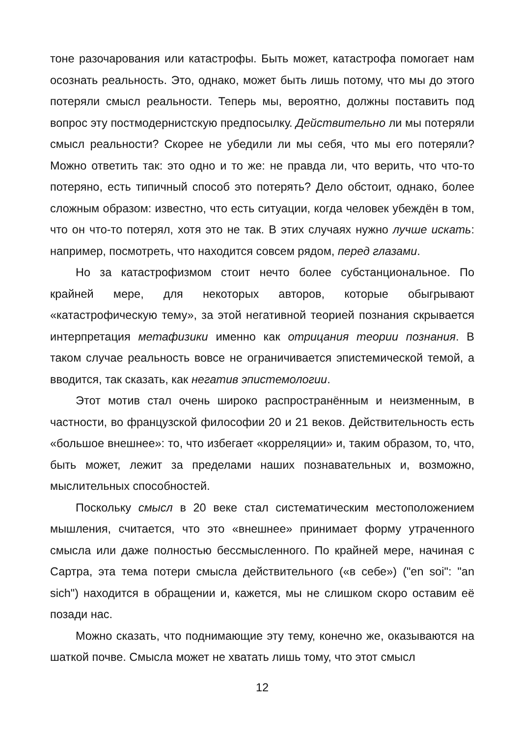тоне разочарования или катастрофы. Быть может, катастрофа помогает нам осознать реальность. Это, однако, может быть лишь потому, что мы до этого потеряли смысл реальности. Теперь мы, вероятно, должны поставить под вопрос эту постмодернистскую предпосылку. Действительно ли мы потеряли смысл реальности? Скорее не убедили ли мы себя, что мы его потеряли? Можно ответить так: это одно и то же: не правда ли, что верить, что что-то потеряно, есть типичный способ это потерять? Дело обстоит, однако, более сложным образом: известно, что есть ситуации, когда человек убеждён в том, что он что-то потерял, хотя это не так. В этих случаях нужно лучше искать: например, посмотреть, что находится совсем рядом, перед глазами.
Но за катастрофизмом стоит нечто более субстанциональное. По крайней мере, для некоторых авторов, которые обыгрывают «катастрофическую тему», за этой негативной теорией познания скрывается интерпретация метафизики именно как отрицания теории познания. В таком случае реальность вовсе не ограничивается эпистемической темой, а вводится, так сказать, как негатив эпистемологии.
Этот мотив стал очень широко распространённым и неизменным, в частности, во французской философии 20 и 21 веков. Действительность есть «большое внешнее»: то, что избегает «корреляции» и, таким образом, то, что, быть может, лежит за пределами наших познавательных и, возможно, мыслительных способностей.
Поскольку смысл в 20 веке стал систематическим местоположением мышления, считается, что это «внешнее» принимает форму утраченного смысла или даже полностью бессмысленного. По крайней мере, начиная с Сартра, эта тема потери смысла действительного («в себе») ("en soi": "an sich") находится в обращении и, кажется, мы не слишком скоро оставим её позади нас.
Можно сказать, что поднимающие эту тему, конечно же, оказываются на шаткой почве. Смысла может не хватать лишь тому, что этот смысл
12